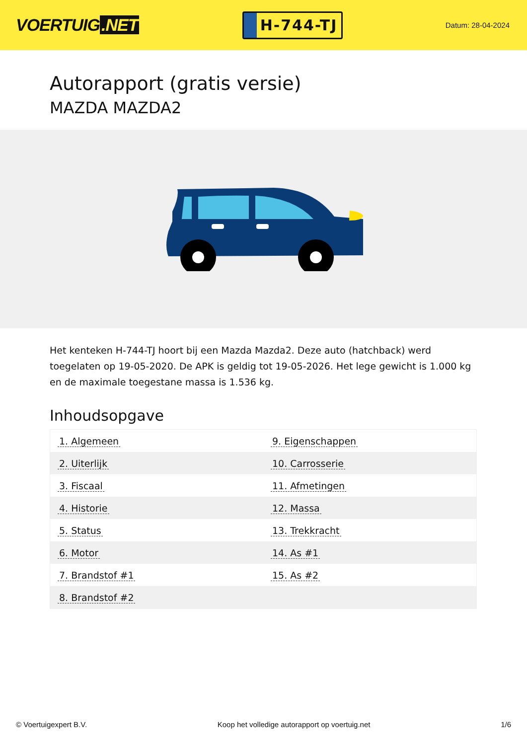VOERTUIG.NET
H-744-TJ
Datum: 28-04-2024
Autorapport (gratis versie)
MAZDA MAZDA2
Het kenteken H-744-TJ hoort bij een Mazda Mazda2. Deze auto (hatchback) werd toegelaten op 19-05-2020. De APK is geldig tot 19-05-2026. Het lege gewicht is 1.000 kg en de maximale toegestane massa is 1.536 kg.
Inhoudsopgave
| 1. Algemeen | 9. Eigenschappen |
| 2. Uiterlijk | 10. Carrosserie |
| 3. Fiscaal | 11. Afmetingen |
| 4. Historie | 12. Massa |
| 5. Status | 13. Trekkracht |
| 6. Motor | 14. As #1 |
| 7. Brandstof #1 | 15. As #2 |
| 8. Brandstof #2 | |
© Voertuigexpert B.V. Koop het volledige autorapport op voertuig.net 1/6